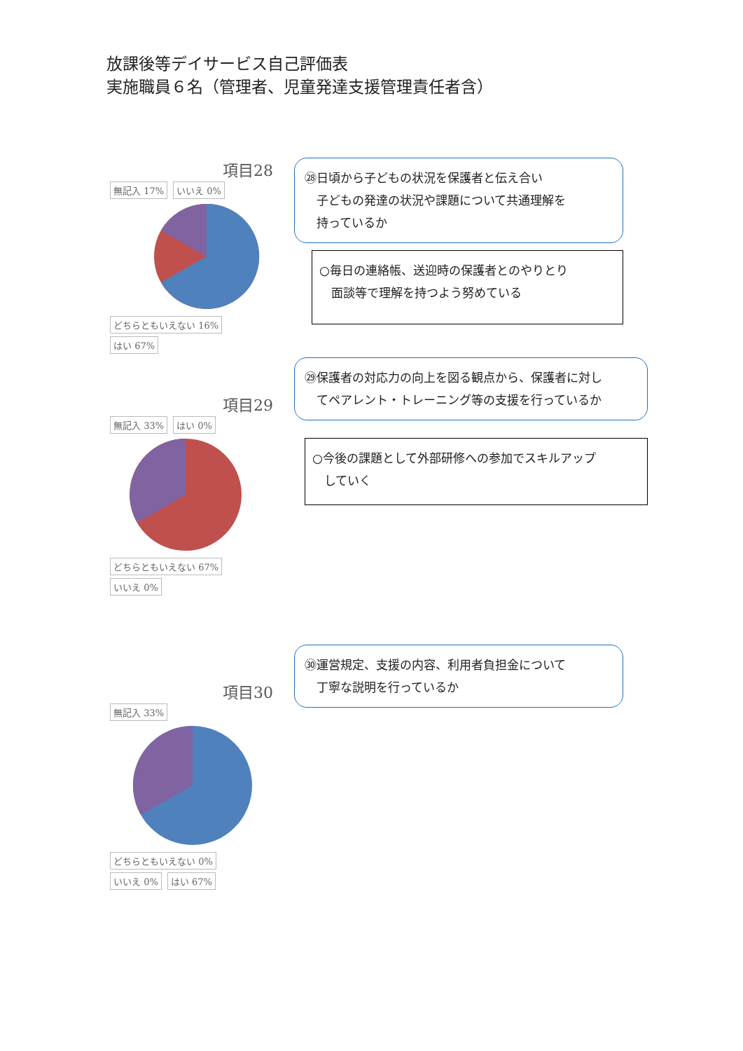放課後等デイサービス自己評価表
実施職員６名（管理者、児童発達支援管理責任者含）
項目28
無記入 17% いいえ 0% どちらともいえない 16% はい 67%
㉘日頃から子どもの状況を保護者と伝え合い
　子どもの発達の状況や課題について共通理解を
　持っているか
○毎日の連絡帳、送迎時の保護者とのやりとり
　面談等で理解を持つよう努めている
項目29
無記入 33% はい 0% どちらともいえない 67% いいえ 0%
㉙保護者の対応力の向上を図る観点から、保護者に対し
　てペアレント・トレーニング等の支援を行っているか
○今後の課題として外部研修への参加でスキルアップ
　していく
項目30
無記入 33% どちらともいえない 0% いいえ 0% はい 67%
㉚運営規定、支援の内容、利用者負担金について
　丁寧な説明を行っているか